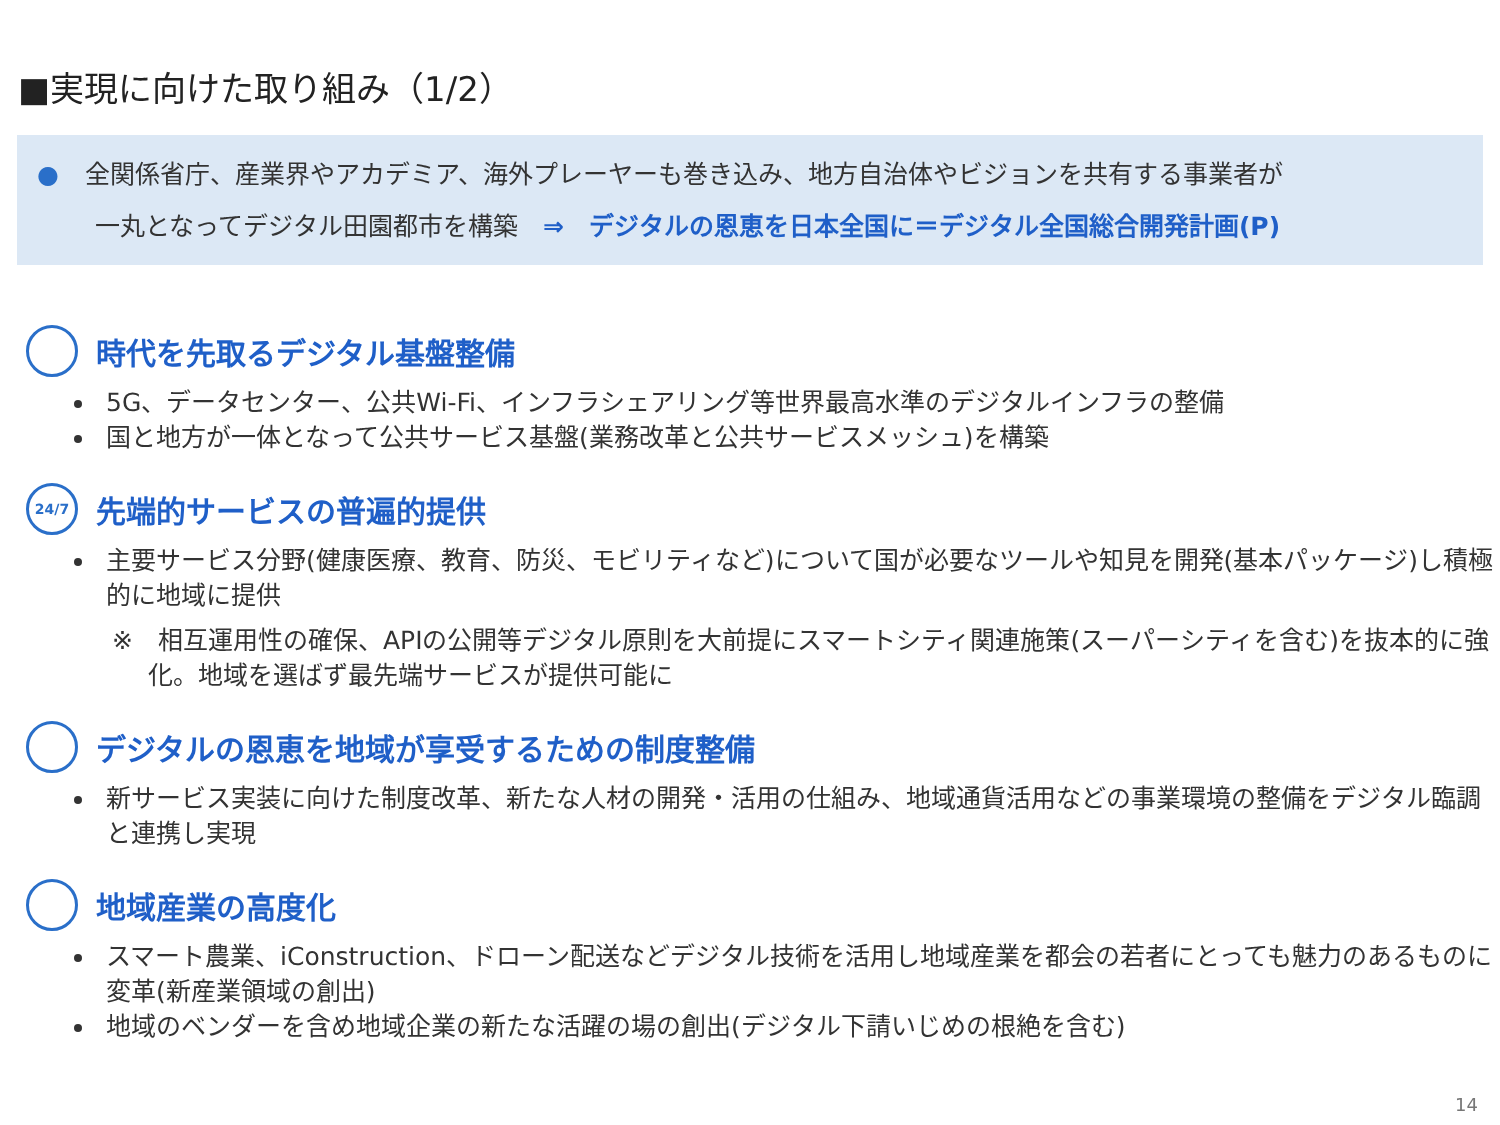■実現に向けた取り組み（1/2）
● 全関係省庁、産業界やアカデミア、海外プレーヤーも巻き込み、地方自治体やビジョンを共有する事業者が
一丸となってデジタル田園都市を構築　⇒　デジタルの恩恵を日本全国に＝デジタル全国総合開発計画(P)
時代を先取るデジタル基盤整備
5G、データセンター、公共Wi-Fi、インフラシェアリング等世界最高水準のデジタルインフラの整備
国と地方が一体となって公共サービス基盤(業務改革と公共サービスメッシュ)を構築
24/7 先端的サービスの普遍的提供
主要サービス分野(健康医療、教育、防災、モビリティなど)について国が必要なツールや知見を開発(基本パッケージ)し積極的に地域に提供
※　相互運用性の確保、APIの公開等デジタル原則を大前提にスマートシティ関連施策(スーパーシティを含む)を抜本的に強化。地域を選ばず最先端サービスが提供可能に
デジタルの恩恵を地域が享受するための制度整備
新サービス実装に向けた制度改革、新たな人材の開発・活用の仕組み、地域通貨活用などの事業環境の整備をデジタル臨調と連携し実現
地域産業の高度化
スマート農業、iConstruction、ドローン配送などデジタル技術を活用し地域産業を都会の若者にとっても魅力のあるものに変革(新産業領域の創出)
地域のベンダーを含め地域企業の新たな活躍の場の創出(デジタル下請いじめの根絶を含む)
14